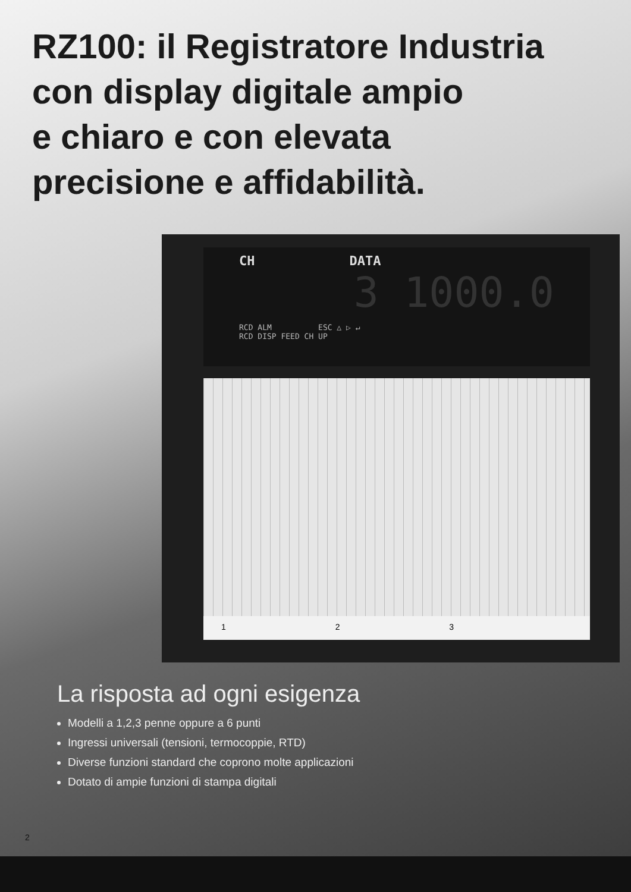RZ100: il Registratore Industria
con display digitale ampio
e chiaro e con elevata
precisione e affidabilità.
CH DATA
3 1000.0
RCD ALM ESC △ ▷ ↵
RCD DISP FEED CH UP
1 2 3
La risposta ad ogni esigenza
Modelli a 1,2,3 penne oppure a 6 punti
Ingressi universali (tensioni, termocoppie, RTD)
Diverse funzioni standard che coprono molte applicazioni
Dotato di ampie funzioni di stampa digitali
2